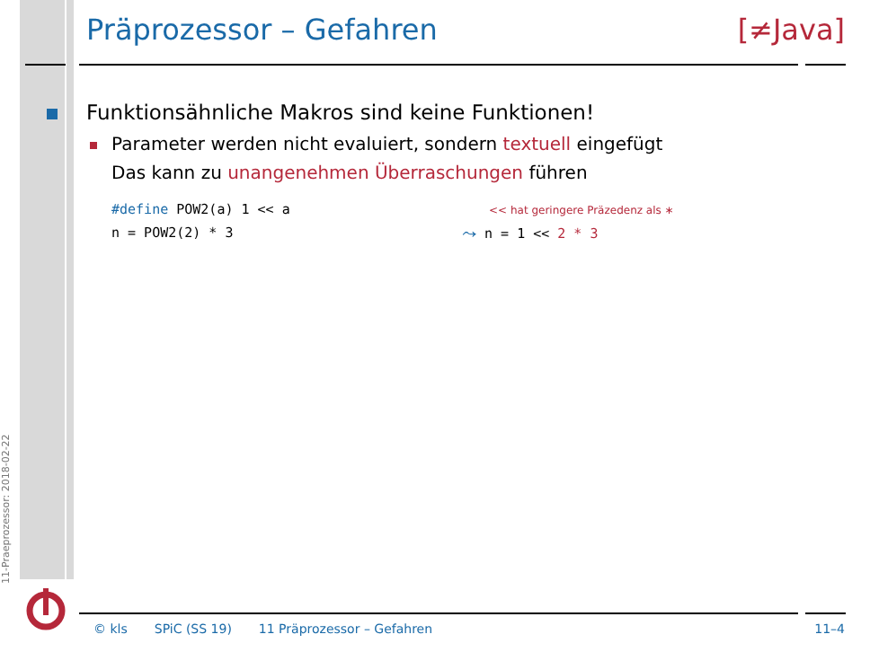Präprozessor – Gefahren [≠Java]
11-Praeprozessor: 2018-02-22
Funktionsähnliche Makros sind keine Funktionen!
Parameter werden nicht evaluiert, sondern textuell eingefügt
Das kann zu unangenehmen Überraschungen führen
#define POW2(a) 1 << a
n = POW2(2) * 3
<< hat geringere Präzedenz als ∗
⤳ n = 1 << 2 * 3
© kls SPiC (SS 19) 11 Präprozessor – Gefahren 11–4